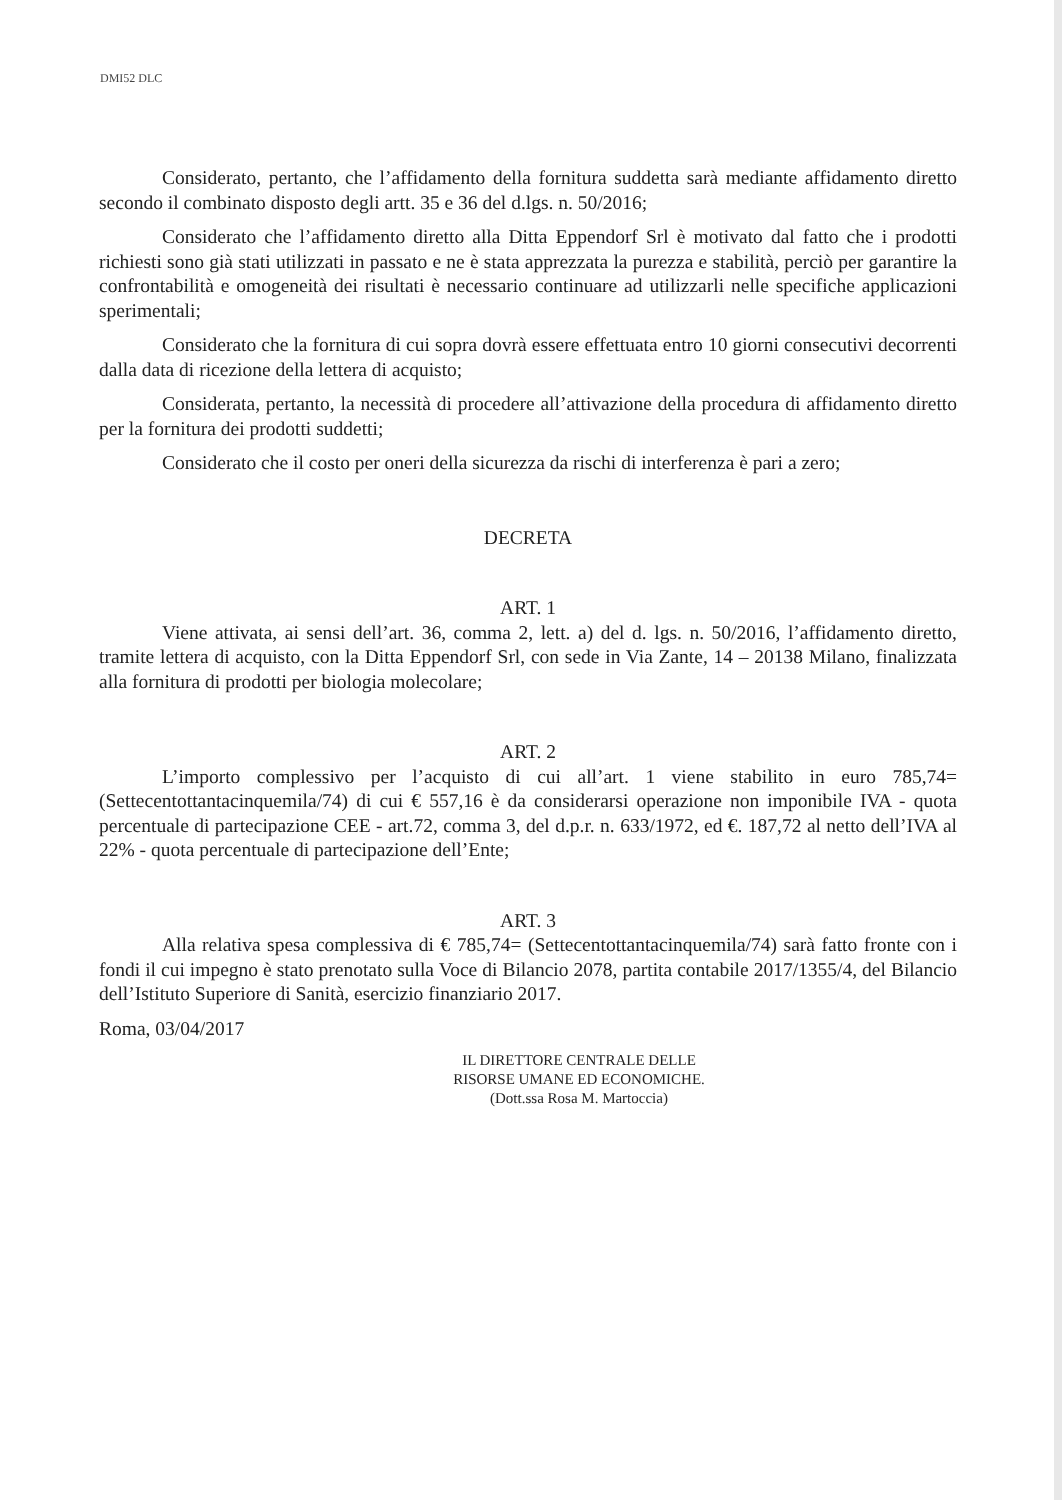DMI52 DLC
Considerato, pertanto, che l’affidamento della fornitura suddetta sarà mediante affidamento diretto secondo il combinato disposto degli artt. 35 e 36 del d.lgs. n. 50/2016;
Considerato che l’affidamento diretto alla Ditta Eppendorf Srl è motivato dal fatto che i prodotti richiesti sono già stati utilizzati in passato e ne è stata apprezzata la purezza e stabilità, perciò per garantire la confrontabilità e omogeneità dei risultati è necessario continuare ad utilizzarli nelle specifiche applicazioni sperimentali;
Considerato che la fornitura di cui sopra dovrà essere effettuata entro 10 giorni consecutivi decorrenti dalla data di ricezione della lettera di acquisto;
Considerata, pertanto, la necessità di procedere all’attivazione della procedura di affidamento diretto per la fornitura dei prodotti suddetti;
Considerato che il costo per oneri della sicurezza da rischi di interferenza è pari a zero;
DECRETA
ART. 1
Viene attivata, ai sensi dell’art. 36, comma 2, lett. a) del d. lgs. n. 50/2016, l’affidamento diretto, tramite lettera di acquisto, con la Ditta Eppendorf Srl, con sede in Via Zante, 14 – 20138 Milano, finalizzata alla fornitura di prodotti per biologia molecolare;
ART. 2
L’importo complessivo per l’acquisto di cui all’art. 1 viene stabilito in euro 785,74= (Settecentottantacinquemila/74) di cui € 557,16 è da considerarsi operazione non imponibile IVA - quota percentuale di partecipazione CEE - art.72, comma 3, del d.p.r. n. 633/1972, ed €. 187,72 al netto dell’IVA al 22% - quota percentuale di partecipazione dell’Ente;
ART. 3
Alla relativa spesa complessiva di € 785,74= (Settecentottantacinquemila/74) sarà fatto fronte con i fondi il cui impegno è stato prenotato sulla Voce di Bilancio 2078, partita contabile 2017/1355/4, del Bilancio dell’Istituto Superiore di Sanità, esercizio finanziario 2017.
Roma, 03/04/2017
IL DIRETTORE CENTRALE DELLE
RISORSE UMANE ED ECONOMICHE.
(Dott.ssa Rosa M. Martoccia)